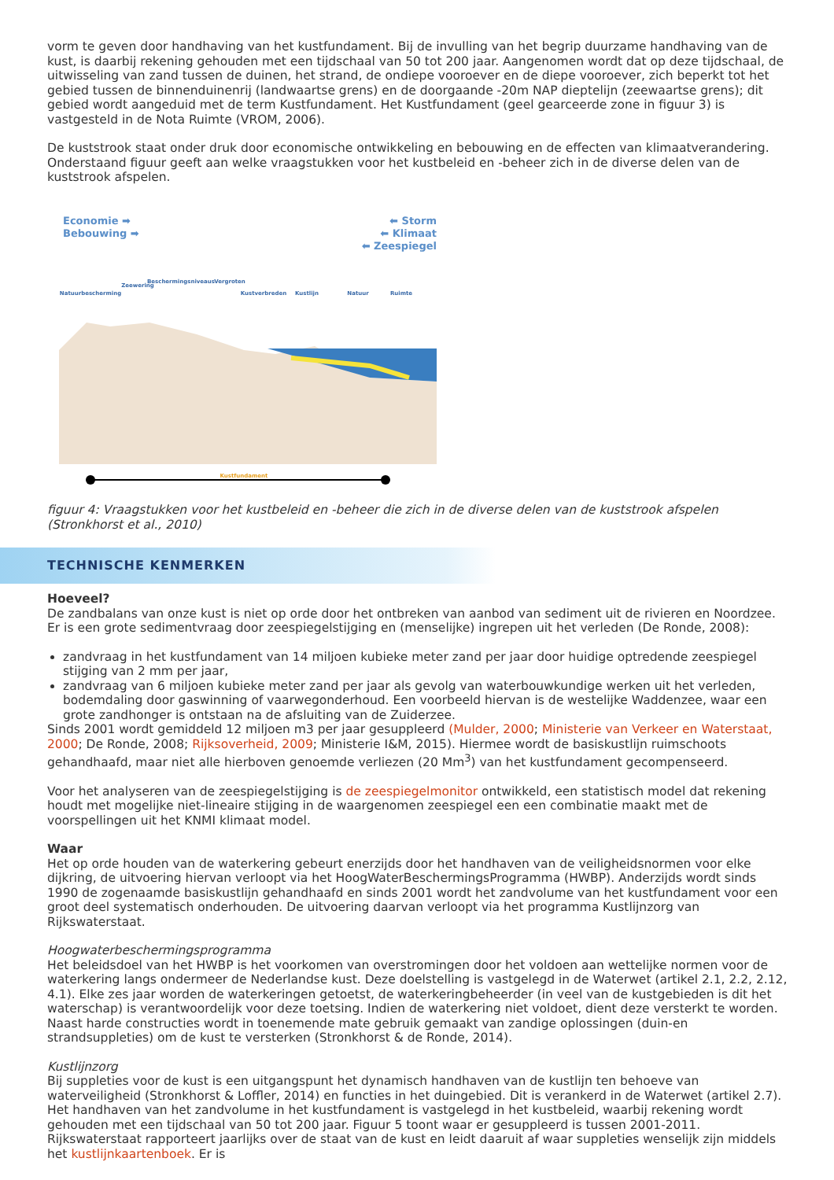vorm te geven door handhaving van het kustfundament. Bij de invulling van het begrip duurzame handhaving van de kust, is daarbij rekening gehouden met een tijdschaal van 50 tot 200 jaar. Aangenomen wordt dat op deze tijdschaal, de uitwisseling van zand tussen de duinen, het strand, de ondiepe vooroever en de diepe vooroever, zich beperkt tot het gebied tussen de binnenduinenrij (landwaartse grens) en de doorgaande -20m NAP dieptelijn (zeewaartse grens); dit gebied wordt aangeduid met de term Kustfundament. Het Kustfundament (geel gearceerde zone in figuur 3) is vastgesteld in de Nota Ruimte (VROM, 2006).
De kuststrook staat onder druk door economische ontwikkeling en bebouwing en de effecten van klimaatverandering. Onderstaand figuur geeft aan welke vraagstukken voor het kustbeleid en -beheer zich in de diverse delen van de kuststrook afspelen.
Economie ➡
Bebouwing ➡
⬅ Storm
⬅ Klimaat
⬅ Zeespiegel
Natuurbescherming
Zeewering
Beschermingsniveaus
Vergroten
Kustverbreden
Kustlijn
Natuur
Ruimte
Kustfundament
figuur 4: Vraagstukken voor het kustbeleid en -beheer die zich in de diverse delen van de kuststrook afspelen (Stronkhorst et al., 2010)
TECHNISCHE KENMERKEN
Hoeveel?
De zandbalans van onze kust is niet op orde door het ontbreken van aanbod van sediment uit de rivieren en Noordzee. Er is een grote sedimentvraag door zeespiegelstijging en (menselijke) ingrepen uit het verleden (De Ronde, 2008):
zandvraag in het kustfundament van 14 miljoen kubieke meter zand per jaar door huidige optredende zeespiegel stijging van 2 mm per jaar,
zandvraag van 6 miljoen kubieke meter zand per jaar als gevolg van waterbouwkundige werken uit het verleden, bodemdaling door gaswinning of vaarwegonderhoud. Een voorbeeld hiervan is de westelijke Waddenzee, waar een grote zandhonger is ontstaan na de afsluiting van de Zuiderzee.
Sinds 2001 wordt gemiddeld 12 miljoen m3 per jaar gesuppleerd (Mulder, 2000; Ministerie van Verkeer en Waterstaat, 2000; De Ronde, 2008; Rijksoverheid, 2009; Ministerie I&M, 2015). Hiermee wordt de basiskustlijn ruimschoots gehandhaafd, maar niet alle hierboven genoemde verliezen (20 Mm<sup>3</sup>) van het kustfundament gecompenseerd.
Voor het analyseren van de zeespiegelstijging is de zeespiegelmonitor ontwikkeld, een statistisch model dat rekening houdt met mogelijke niet-lineaire stijging in de waargenomen zeespiegel een een combinatie maakt met de voorspellingen uit het KNMI klimaat model.
Waar
Het op orde houden van de waterkering gebeurt enerzijds door het handhaven van de veiligheidsnormen voor elke dijkring, de uitvoering hiervan verloopt via het HoogWaterBeschermingsProgramma (HWBP). Anderzijds wordt sinds 1990 de zogenaamde basiskustlijn gehandhaafd en sinds 2001 wordt het zandvolume van het kustfundament voor een groot deel systematisch onderhouden. De uitvoering daarvan verloopt via het programma Kustlijnzorg van Rijkswaterstaat.
Hoogwaterbeschermingsprogramma
Het beleidsdoel van het HWBP is het voorkomen van overstromingen door het voldoen aan wettelijke normen voor de waterkering langs ondermeer de Nederlandse kust. Deze doelstelling is vastgelegd in de Waterwet (artikel 2.1, 2.2, 2.12, 4.1). Elke zes jaar worden de waterkeringen getoetst, de waterkeringbeheerder (in veel van de kustgebieden is dit het waterschap) is verantwoordelijk voor deze toetsing. Indien de waterkering niet voldoet, dient deze versterkt te worden. Naast harde constructies wordt in toenemende mate gebruik gemaakt van zandige oplossingen (duin-en strandsuppleties) om de kust te versterken (Stronkhorst & de Ronde, 2014).
Kustlijnzorg
Bij suppleties voor de kust is een uitgangspunt het dynamisch handhaven van de kustlijn ten behoeve van waterveiligheid (Stronkhorst & Loffler, 2014) en functies in het duingebied. Dit is verankerd in de Waterwet (artikel 2.7). Het handhaven van het zandvolume in het kustfundament is vastgelegd in het kustbeleid, waarbij rekening wordt gehouden met een tijdschaal van 50 tot 200 jaar. Figuur 5 toont waar er gesuppleerd is tussen 2001-2011. Rijkswaterstaat rapporteert jaarlijks over de staat van de kust en leidt daaruit af waar suppleties wenselijk zijn middels het kustlijnkaartenboek. Er is